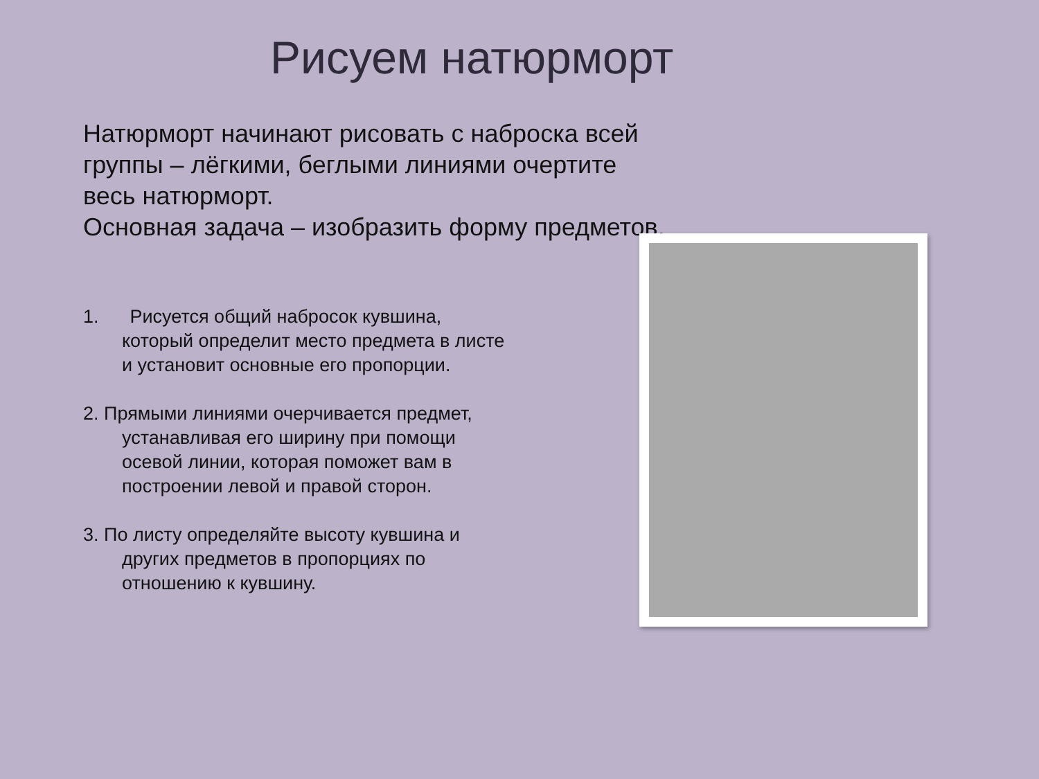Рисуем натюрморт
Натюрморт начинают рисовать с наброска всей группы – лёгкими, беглыми линиями очертите весь натюрморт.
Основная задача – изобразить форму предметов.
1. Рисуется общий набросок кувшина, который определит место предмета в листе и установит основные его пропорции.
2. Прямыми линиями очерчивается предмет, устанавливая его ширину при помощи осевой линии, которая поможет вам в построении левой и правой сторон.
3. По листу определяйте высоту кувшина и других предметов в пропорциях по отношению к кувшину.